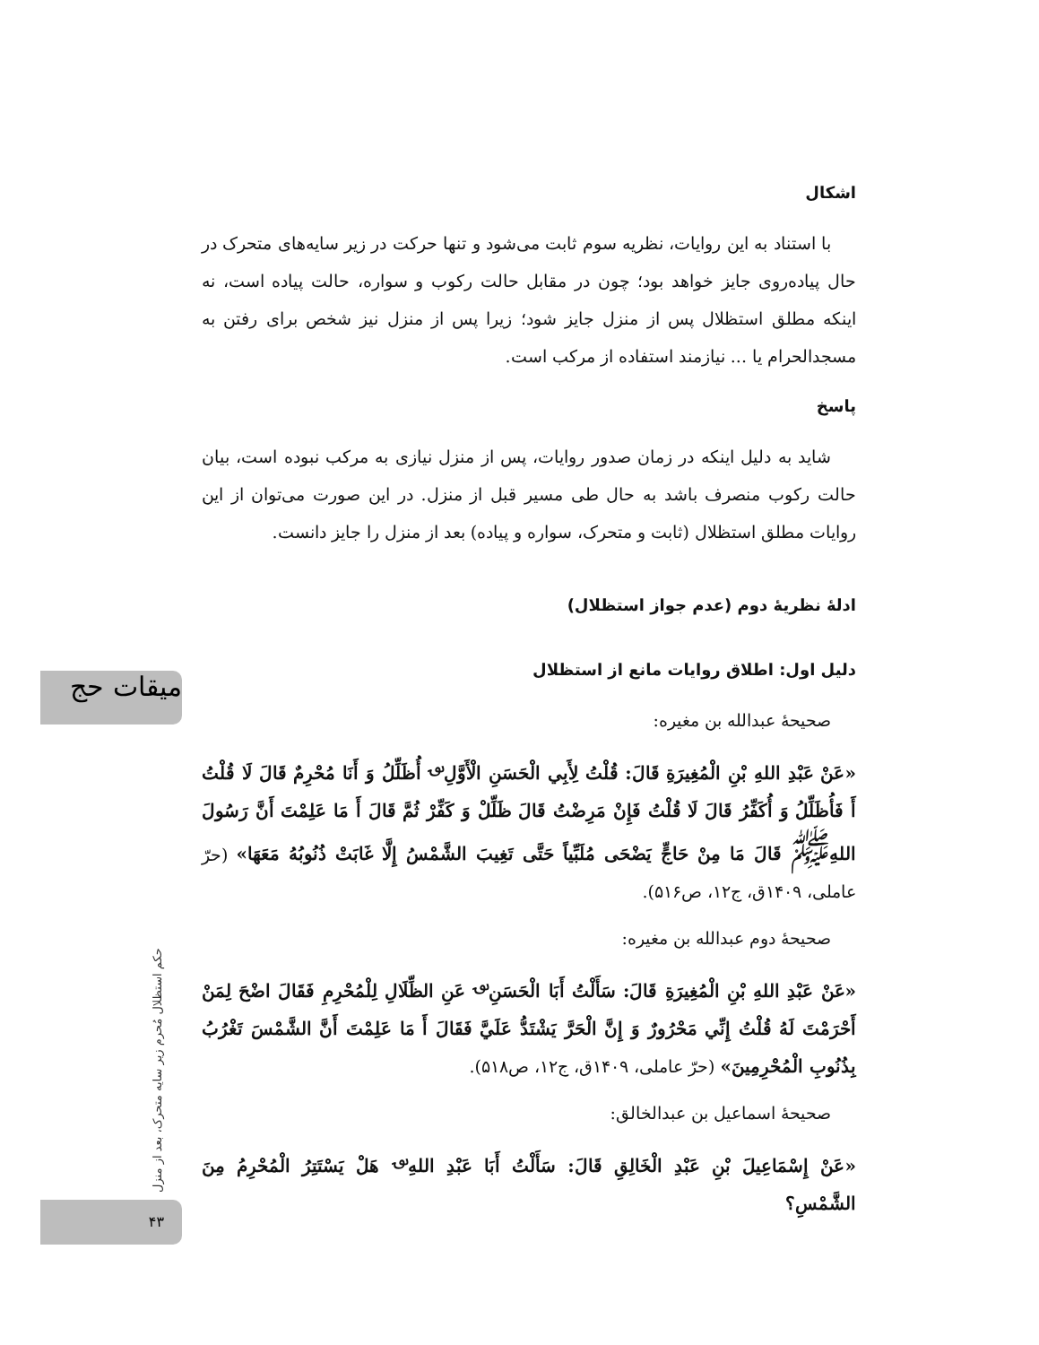میقات حج
حکم استظلال مُحرم زیر سایه متحرک، بعد از منزل
۴۳
اشکال
با استناد به این روایات، نظریه سوم ثابت می‌شود و تنها حرکت در زیر سایه‌های متحرک در حال پیاده‌روی جایز خواهد بود؛ چون در مقابل حالت رکوب و سواره، حالت پیاده است، نه اینکه مطلق استظلال پس از منزل جایز شود؛ زیرا پس از منزل نیز شخص برای رفتن به مسجدالحرام یا ... نیازمند استفاده از مرکب است.
پاسخ
شاید به دلیل اینکه در زمان صدور روایات، پس از منزل نیازی به مرکب نبوده است، بیان حالت رکوب منصرف باشد به حال طی مسیر قبل از منزل. در این صورت می‌توان از این روایات مطلق استظلال (ثابت و متحرک، سواره و پیاده) بعد از منزل را جایز دانست.
ادلهٔ نظریهٔ دوم (عدم جواز استظلال)
دلیل اول: اطلاق روایات مانع از استظلال
صحیحهٔ عبدالله بن مغیره:
«عَنْ عَبْدِ اللهِ بْنِ الْمُغِيرَةِ قَالَ: قُلْتُ لِأَبِي الْحَسَنِ الْأَوَّلِ<sup>؈</sup> أُظَلِّلُ وَ أَنَا مُحْرِمٌ قَالَ لَا قُلْتُ أَ فَأُظَلِّلُ وَ أُكَفِّرُ قَالَ لَا قُلْتُ فَإِنْ مَرِضْتُ قَالَ ظَلِّلْ وَ كَفِّرْ ثُمَّ قَالَ أَ مَا عَلِمْتَ أَنَّ رَسُولَ اللهِ<sup>ﷺ</sup> قَالَ مَا مِنْ حَاجٍّ يَضْحَى مُلَبِّياً حَتَّى تَغِيبَ الشَّمْسُ إِلَّا غَابَتْ ذُنُوبُهُ مَعَهَا» (حرّ عاملی، ۱۴۰۹ق، ج۱۲، ص۵۱۶).
صحیحهٔ دوم عبدالله بن مغیره:
«عَنْ عَبْدِ اللهِ بْنِ الْمُغِيرَةِ قَالَ: سَأَلْتُ أَبَا الْحَسَنِ<sup>؈</sup> عَنِ الظِّلَالِ لِلْمُحْرِمِ فَقَالَ اضْحَ لِمَنْ أَحْرَمْتَ لَهُ قُلْتُ إِنِّي مَحْرُورٌ وَ إِنَّ الْحَرَّ يَشْتَدُّ عَلَيَّ فَقَالَ أَ مَا عَلِمْتَ أَنَّ الشَّمْسَ تَغْرُبُ بِذُنُوبِ الْمُحْرِمِينَ» (حرّ عاملی، ۱۴۰۹ق، ج۱۲، ص۵۱۸).
صحیحهٔ اسماعیل بن عبدالخالق:
«عَنْ إِسْمَاعِيلَ بْنِ عَبْدِ الْخَالِقِ قَالَ: سَأَلْتُ أَبَا عَبْدِ اللهِ<sup>؈</sup> هَلْ يَسْتَتِرُ الْمُحْرِمُ مِنَ الشَّمْسِ؟